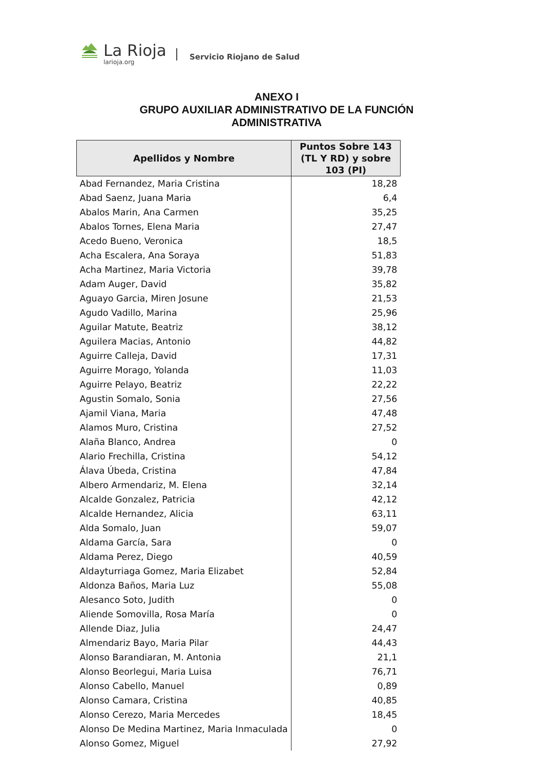La Rioja
larioja.org
Servicio Riojano de Salud
ANEXO I
GRUPO AUXILIAR ADMINISTRATIVO DE LA FUNCIÓN
ADMINISTRATIVA
| Apellidos y Nombre | Puntos Sobre 143 (TL Y RD) y sobre 103 (PI) |
| --- | --- |
| Abad Fernandez, Maria Cristina | 18,28 |
| Abad Saenz, Juana Maria | 6,4 |
| Abalos Marin, Ana Carmen | 35,25 |
| Abalos Tornes, Elena Maria | 27,47 |
| Acedo Bueno, Veronica | 18,5 |
| Acha Escalera, Ana Soraya | 51,83 |
| Acha Martinez, Maria Victoria | 39,78 |
| Adam Auger, David | 35,82 |
| Aguayo Garcia, Miren Josune | 21,53 |
| Agudo Vadillo, Marina | 25,96 |
| Aguilar Matute, Beatriz | 38,12 |
| Aguilera Macias, Antonio | 44,82 |
| Aguirre Calleja, David | 17,31 |
| Aguirre Morago, Yolanda | 11,03 |
| Aguirre Pelayo, Beatriz | 22,22 |
| Agustin Somalo, Sonia | 27,56 |
| Ajamil Viana, Maria | 47,48 |
| Alamos Muro, Cristina | 27,52 |
| Alaña Blanco, Andrea | 0 |
| Alario Frechilla, Cristina | 54,12 |
| Álava Úbeda, Cristina | 47,84 |
| Albero Armendariz, M. Elena | 32,14 |
| Alcalde Gonzalez, Patricia | 42,12 |
| Alcalde Hernandez, Alicia | 63,11 |
| Alda Somalo, Juan | 59,07 |
| Aldama García, Sara | 0 |
| Aldama Perez, Diego | 40,59 |
| Aldayturriaga Gomez, Maria Elizabet | 52,84 |
| Aldonza Baños, Maria Luz | 55,08 |
| Alesanco Soto, Judith | 0 |
| Aliende Somovilla, Rosa María | 0 |
| Allende Diaz, Julia | 24,47 |
| Almendariz Bayo, Maria Pilar | 44,43 |
| Alonso Barandiaran, M. Antonia | 21,1 |
| Alonso Beorlegui, Maria Luisa | 76,71 |
| Alonso Cabello, Manuel | 0,89 |
| Alonso Camara, Cristina | 40,85 |
| Alonso Cerezo, Maria Mercedes | 18,45 |
| Alonso De Medina Martinez, Maria Inmaculada | 0 |
| Alonso Gomez, Miguel | 27,92 |